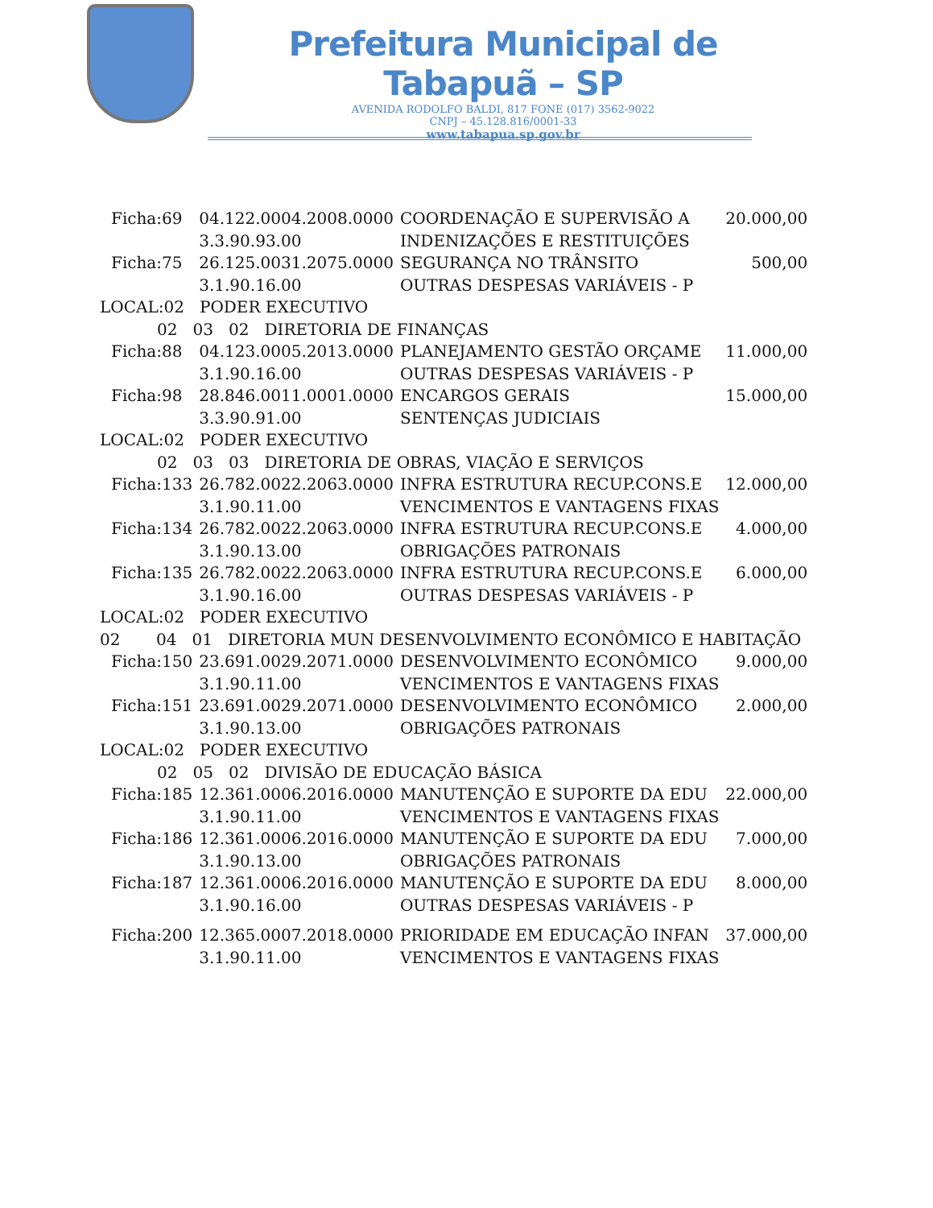Prefeitura Municipal de Tabapuã – SP
AVENIDA RODOLFO BALDI, 817 FONE (017) 3562-9022
CNPJ – 45.128.816/0001-33
www.tabapua.sp.gov.br
| Ficha:69 | 04.122.0004.2008.0000 | COORDENAÇÃO E SUPERVISÃO A | 20.000,00 |
| | 3.3.90.93.00 | INDENIZAÇÕES E RESTITUIÇÕES | |
| Ficha:75 | 26.125.0031.2075.0000 | SEGURANÇA NO TRÂNSITO | 500,00 |
| | 3.1.90.16.00 | OUTRAS DESPESAS VARIÁVEIS - P | |
| LOCAL:02 PODER EXECUTIVO | | | |
| 02 03 02 DIRETORIA DE FINANÇAS | | | |
| Ficha:88 | 04.123.0005.2013.0000 | PLANEJAMENTO GESTÃO ORÇAME | 11.000,00 |
| | 3.1.90.16.00 | OUTRAS DESPESAS VARIÁVEIS - P | |
| Ficha:98 | 28.846.0011.0001.0000 | ENCARGOS GERAIS | 15.000,00 |
| | 3.3.90.91.00 | SENTENÇAS JUDICIAIS | |
| LOCAL:02 PODER EXECUTIVO | | | |
| 02 03 03 DIRETORIA DE OBRAS, VIAÇÃO E SERVIÇOS | | | |
| Ficha:133 | 26.782.0022.2063.0000 | INFRA ESTRUTURA RECUP.CONS.E | 12.000,00 |
| | 3.1.90.11.00 | VENCIMENTOS E VANTAGENS FIXAS | |
| Ficha:134 | 26.782.0022.2063.0000 | INFRA ESTRUTURA RECUP.CONS.E | 4.000,00 |
| | 3.1.90.13.00 | OBRIGAÇÕES PATRONAIS | |
| Ficha:135 | 26.782.0022.2063.0000 | INFRA ESTRUTURA RECUP.CONS.E | 6.000,00 |
| | 3.1.90.16.00 | OUTRAS DESPESAS VARIÁVEIS - P | |
| LOCAL:02 PODER EXECUTIVO | | | |
| 02 04 01 DIRETORIA MUN DESENVOLVIMENTO ECONÔMICO E HABITAÇÃO | | | |
| Ficha:150 | 23.691.0029.2071.0000 | DESENVOLVIMENTO ECONÔMICO | 9.000,00 |
| | 3.1.90.11.00 | VENCIMENTOS E VANTAGENS FIXAS | |
| Ficha:151 | 23.691.0029.2071.0000 | DESENVOLVIMENTO ECONÔMICO | 2.000,00 |
| | 3.1.90.13.00 | OBRIGAÇÕES PATRONAIS | |
| LOCAL:02 PODER EXECUTIVO | | | |
| 02 05 02 DIVISÃO DE EDUCAÇÃO BÁSICA | | | |
| Ficha:185 | 12.361.0006.2016.0000 | MANUTENÇÃO E SUPORTE DA EDU | 22.000,00 |
| | 3.1.90.11.00 | VENCIMENTOS E VANTAGENS FIXAS | |
| Ficha:186 | 12.361.0006.2016.0000 | MANUTENÇÃO E SUPORTE DA EDU | 7.000,00 |
| | 3.1.90.13.00 | OBRIGAÇÕES PATRONAIS | |
| Ficha:187 | 12.361.0006.2016.0000 | MANUTENÇÃO E SUPORTE DA EDU | 8.000,00 |
| | 3.1.90.16.00 | OUTRAS DESPESAS VARIÁVEIS - P | |
| Ficha:200 | 12.365.0007.2018.0000 | PRIORIDADE EM EDUCAÇÃO INFAN | 37.000,00 |
| | 3.1.90.11.00 | VENCIMENTOS E VANTAGENS FIXAS | |